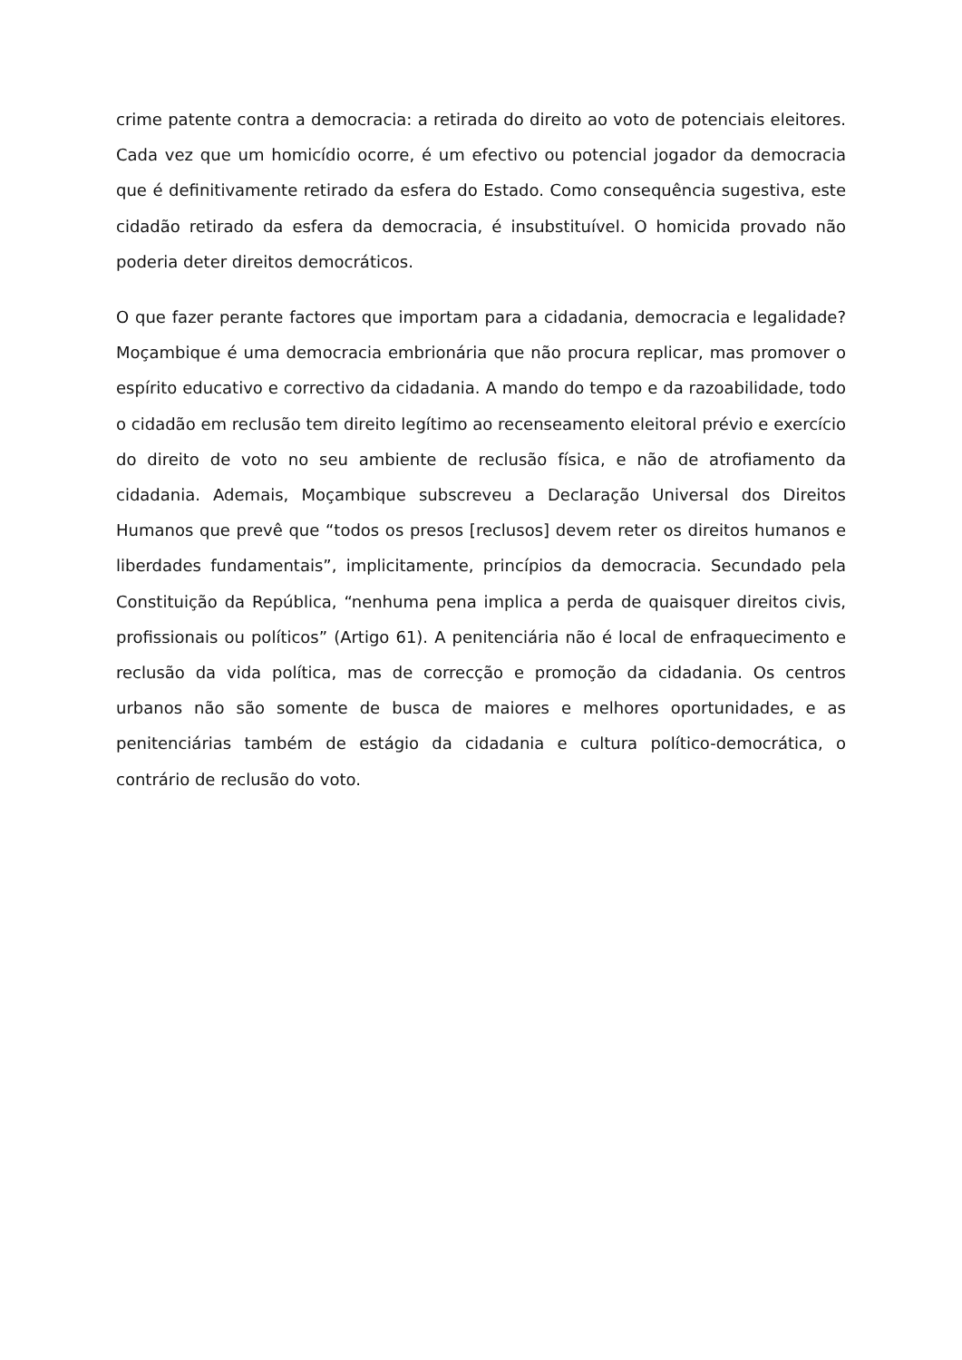crime patente contra a democracia: a retirada do direito ao voto de potenciais eleitores. Cada vez que um homicídio ocorre, é um efectivo ou potencial jogador da democracia que é definitivamente retirado da esfera do Estado. Como consequência sugestiva, este cidadão retirado da esfera da democracia, é insubstituível. O homicida provado não poderia deter direitos democráticos.
O que fazer perante factores que importam para a cidadania, democracia e legalidade? Moçambique é uma democracia embrionária que não procura replicar, mas promover o espírito educativo e correctivo da cidadania. A mando do tempo e da razoabilidade, todo o cidadão em reclusão tem direito legítimo ao recenseamento eleitoral prévio e exercício do direito de voto no seu ambiente de reclusão física, e não de atrofiamento da cidadania. Ademais, Moçambique subscreveu a Declaração Universal dos Direitos Humanos que prevê que “todos os presos [reclusos] devem reter os direitos humanos e liberdades fundamentais”, implicitamente, princípios da democracia. Secundado pela Constituição da República, “nenhuma pena implica a perda de quaisquer direitos civis, profissionais ou políticos” (Artigo 61). A penitenciária não é local de enfraquecimento e reclusão da vida política, mas de correcção e promoção da cidadania. Os centros urbanos não são somente de busca de maiores e melhores oportunidades, e as penitenciárias também de estágio da cidadania e cultura político-democrática, o contrário de reclusão do voto.